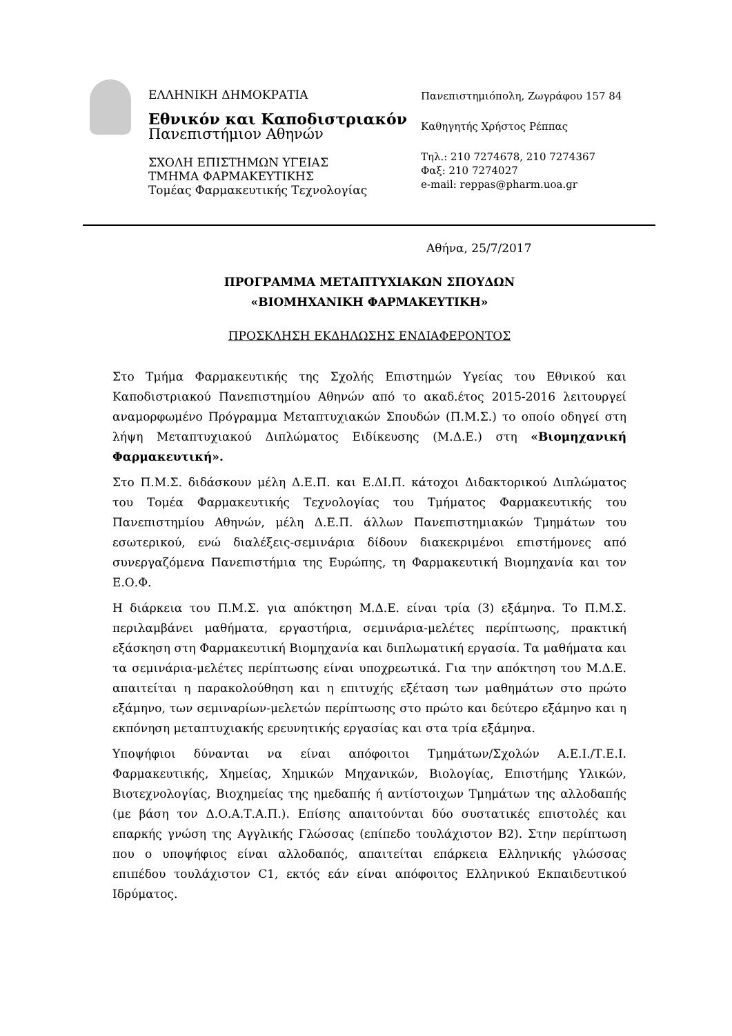ΕΛΛΗΝΙΚΗ ΔΗΜΟΚΡΑΤΙΑ
Εθνικόν και Καποδιστριακόν
Πανεπιστήμιον Αθηνών
ΣΧΟΛΗ ΕΠΙΣΤΗΜΩΝ ΥΓΕΙΑΣ
ΤΜΗΜΑ ΦΑΡΜΑΚΕΥΤΙΚΗΣ
Τομέας Φαρμακευτικής Τεχνολογίας
Πανεπιστημιόπολη, Ζωγράφου 157 84
Καθηγητής Χρήστος Ρέππας
Τηλ.: 210 7274678, 210 7274367
Φαξ: 210 7274027
e-mail: reppas@pharm.uoa.gr
Αθήνα, 25/7/2017
ΠΡΟΓΡΑΜΜΑ ΜΕΤΑΠΤΥΧΙΑΚΩΝ ΣΠΟΥΔΩΝ
«ΒΙΟΜΗΧΑΝΙΚΗ ΦΑΡΜΑΚΕΥΤΙΚΗ»
ΠΡΟΣΚΛΗΣΗ ΕΚΔΗΛΩΣΗΣ ΕΝΔΙΑΦΕΡΟΝΤΟΣ
Στο Τμήμα Φαρμακευτικής της Σχολής Επιστημών Υγείας του Εθνικού και Καποδιστριακού Πανεπιστημίου Αθηνών από το ακαδ.έτος 2015-2016 λειτουργεί αναμορφωμένο Πρόγραμμα Μεταπτυχιακών Σπουδών (Π.Μ.Σ.) το οποίο οδηγεί στη λήψη Μεταπτυχιακού Διπλώματος Ειδίκευσης (Μ.Δ.Ε.) στη «Βιομηχανική Φαρμακευτική».
Στο Π.Μ.Σ. διδάσκουν μέλη Δ.Ε.Π. και Ε.ΔΙ.Π. κάτοχοι Διδακτορικού Διπλώματος του Τομέα Φαρμακευτικής Τεχνολογίας του Τμήματος Φαρμακευτικής του Πανεπιστημίου Αθηνών, μέλη Δ.Ε.Π. άλλων Πανεπιστημιακών Τμημάτων του εσωτερικού, ενώ διαλέξεις-σεμινάρια δίδουν διακεκριμένοι επιστήμονες από συνεργαζόμενα Πανεπιστήμια της Ευρώπης, τη Φαρμακευτική Βιομηχανία και τον Ε.Ο.Φ.
Η διάρκεια του Π.Μ.Σ. για απόκτηση Μ.Δ.Ε. είναι τρία (3) εξάμηνα. Το Π.Μ.Σ. περιλαμβάνει μαθήματα, εργαστήρια, σεμινάρια-μελέτες περίπτωσης, πρακτική εξάσκηση στη Φαρμακευτική Βιομηχανία και διπλωματική εργασία. Τα μαθήματα και τα σεμινάρια-μελέτες περίπτωσης είναι υποχρεωτικά. Για την απόκτηση του Μ.Δ.Ε. απαιτείται η παρακολούθηση και η επιτυχής εξέταση των μαθημάτων στο πρώτο εξάμηνο, των σεμιναρίων-μελετών περίπτωσης στο πρώτο και δεύτερο εξάμηνο και η εκπόνηση μεταπτυχιακής ερευνητικής εργασίας και στα τρία εξάμηνα.
Υποψήφιοι δύνανται να είναι απόφοιτοι Τμημάτων/Σχολών Α.Ε.Ι./Τ.Ε.Ι. Φαρμακευτικής, Χημείας, Χημικών Μηχανικών, Βιολογίας, Επιστήμης Υλικών, Βιοτεχνολογίας, Βιοχημείας της ημεδαπής ή αντίστοιχων Τμημάτων της αλλοδαπής (με βάση τον Δ.Ο.Α.Τ.Α.Π.). Επίσης απαιτούνται δύο συστατικές επιστολές και επαρκής γνώση της Αγγλικής Γλώσσας (επίπεδο τουλάχιστον Β2). Στην περίπτωση που ο υποψήφιος είναι αλλοδαπός, απαιτείται επάρκεια Ελληνικής γλώσσας επιπέδου τουλάχιστον C1, εκτός εάν είναι απόφοιτος Ελληνικού Εκπαιδευτικού Ιδρύματος.